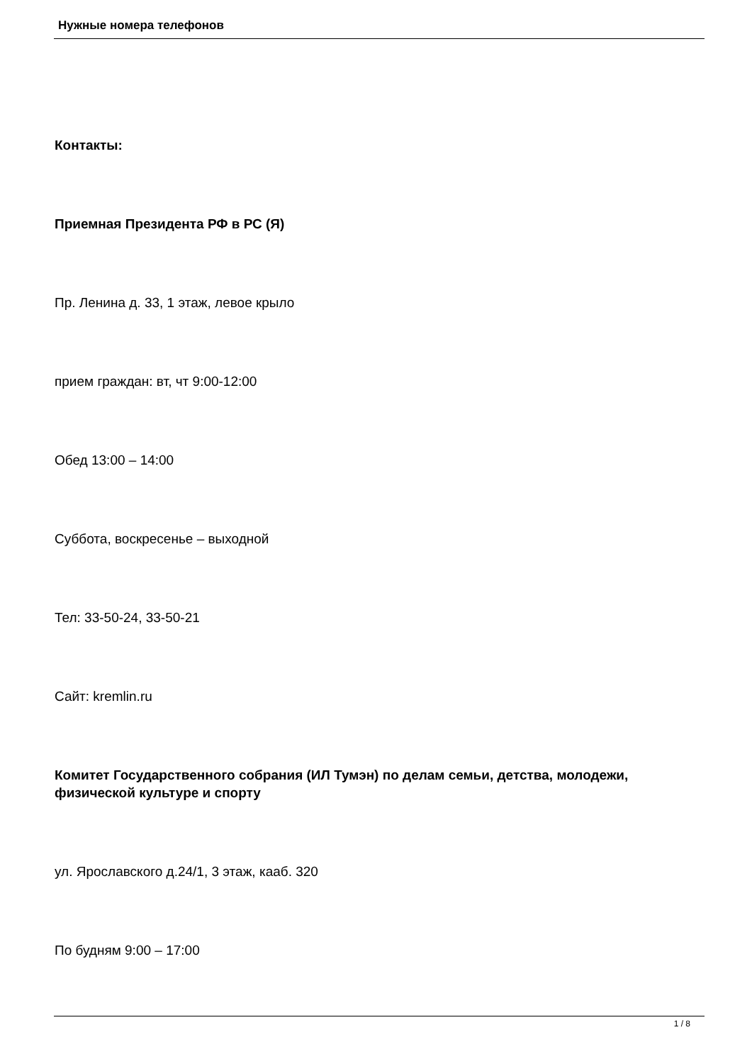Нужные номера телефонов
Контакты:
Приемная Президента РФ в РС (Я)
Пр. Ленина д. 33, 1 этаж, левое крыло
прием граждан: вт, чт 9:00-12:00
Обед 13:00 – 14:00
Суббота, воскресенье – выходной
Тел: 33-50-24, 33-50-21
Сайт: kremlin.ru
Комитет Государственного собрания (ИЛ Тумэн) по делам семьи, детства, молодежи, физической культуре и спорту
ул. Ярославского д.24/1, 3 этаж, кааб. 320
По будням 9:00 – 17:00
1 / 8